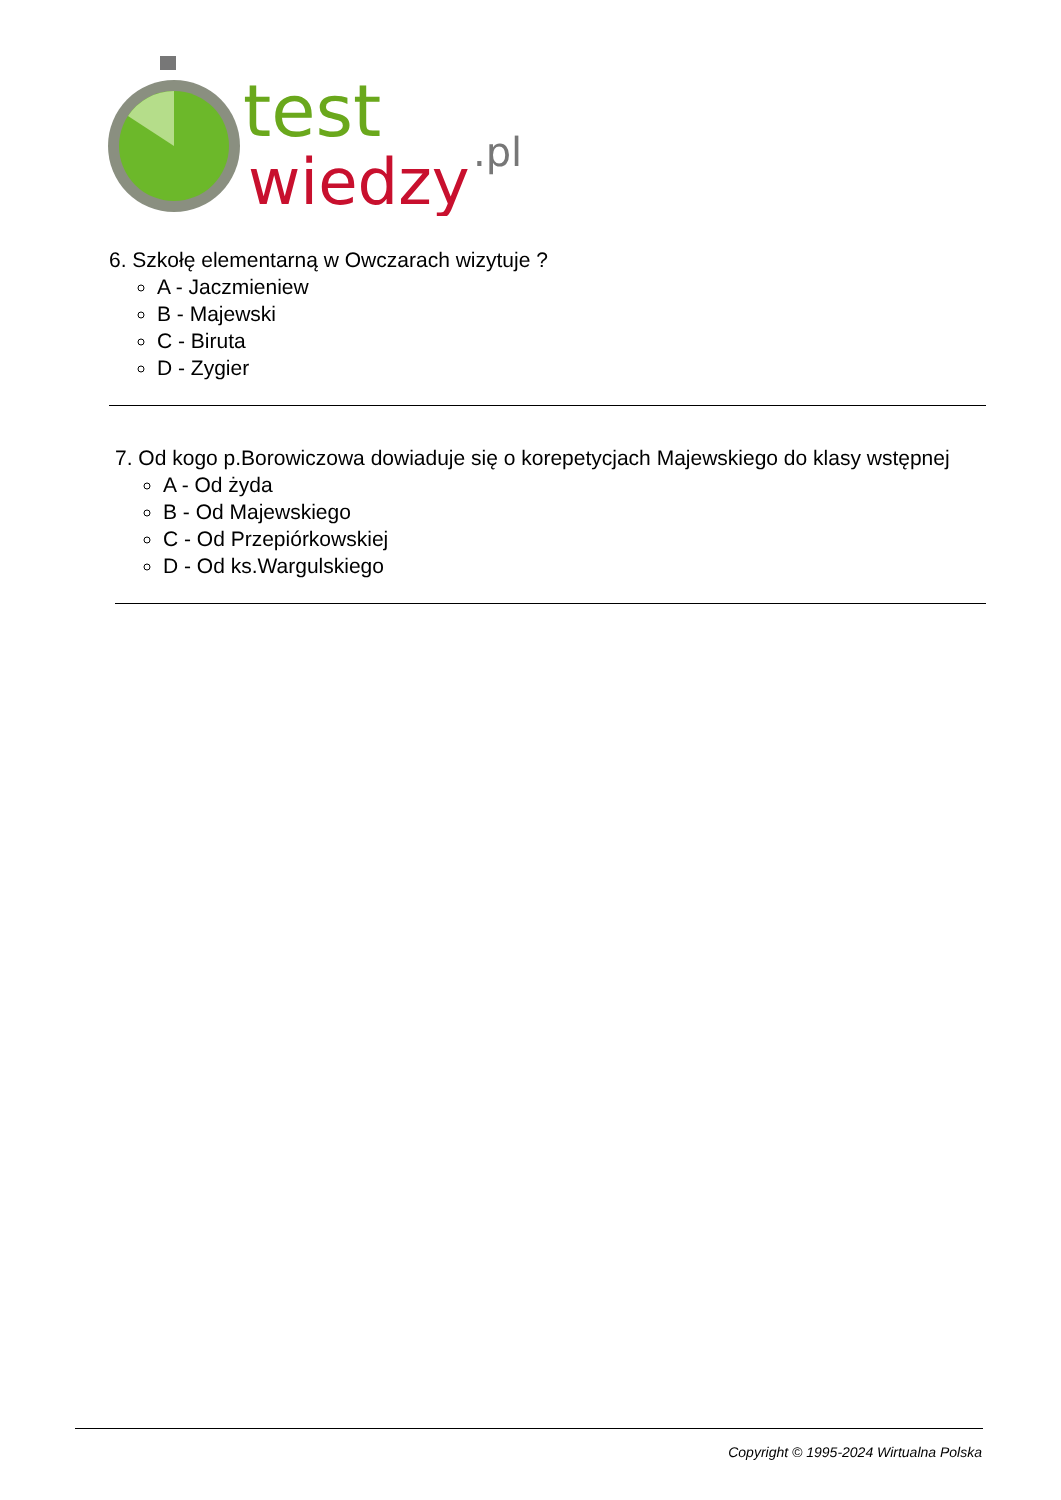test
wiedzy
.pl
6. Szkołę elementarną w Owczarach wizytuje ?
A - Jaczmieniew
B - Majewski
C - Biruta
D - Zygier
7. Od kogo p.Borowiczowa dowiaduje się o korepetycjach Majewskiego do klasy wstępnej
A - Od żyda
B - Od Majewskiego
C - Od Przepiórkowskiej
D - Od ks.Wargulskiego
Copyright © 1995-2024 Wirtualna Polska